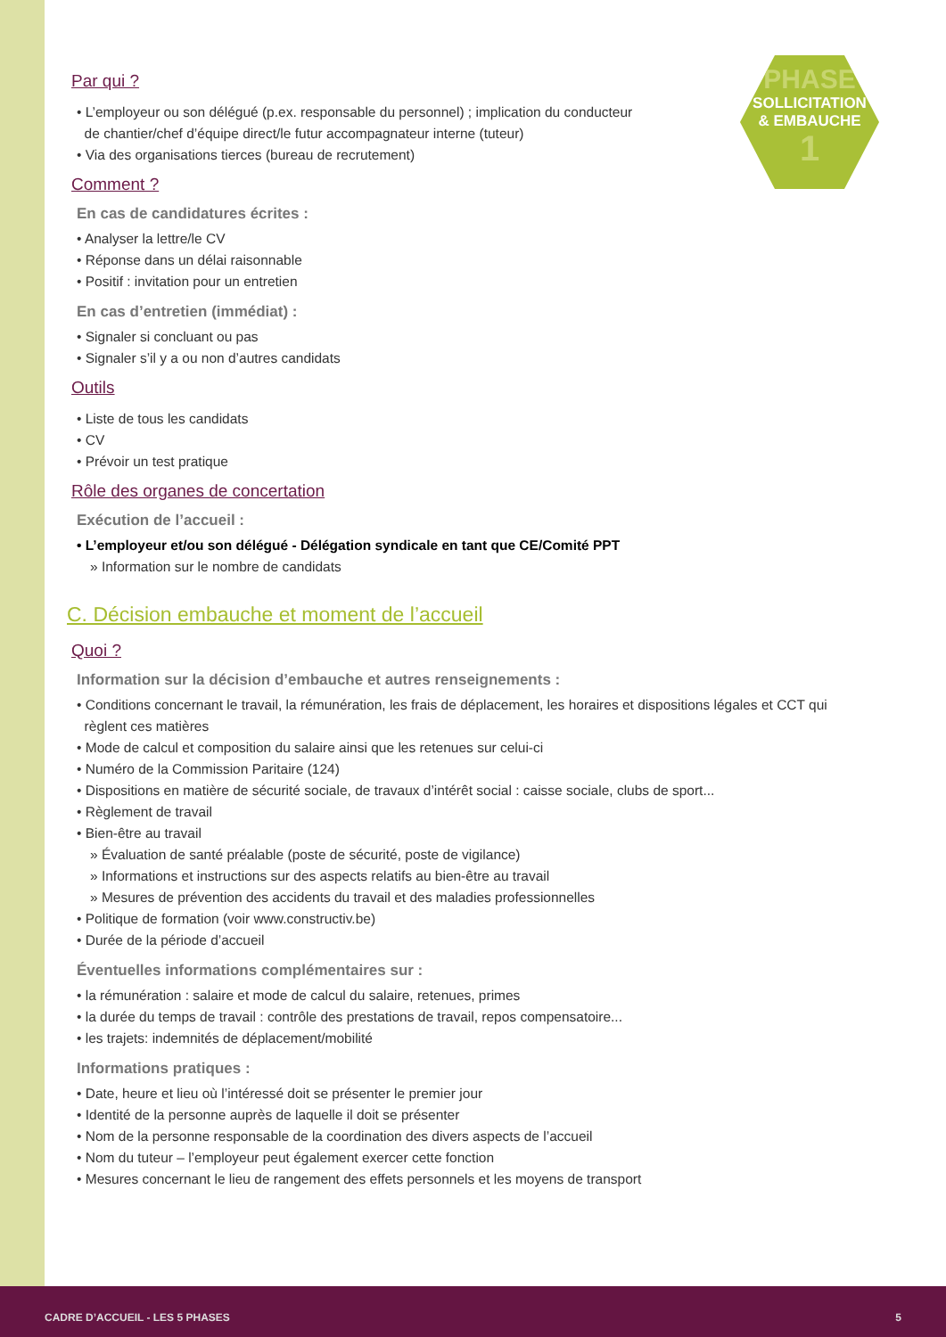PHASE
SOLLICITATION
& EMBAUCHE
1
Par qui ?
• L’employeur ou son délégué (p.ex. responsable du personnel) ; implication du conducteur
de chantier/chef d’équipe direct/le futur accompagnateur interne (tuteur)
• Via des organisations tierces (bureau de recrutement)
Comment ?
En cas de candidatures écrites :
• Analyser la lettre/le CV
• Réponse dans un délai raisonnable
• Positif : invitation pour un entretien
En cas d’entretien (immédiat) :
• Signaler si concluant ou pas
• Signaler s’il y a ou non d’autres candidats
Outils
• Liste de tous les candidats
• CV
• Prévoir un test pratique
Rôle des organes de concertation
Exécution de l’accueil :
• L’employeur et/ou son délégué - Délégation syndicale en tant que CE/Comité PPT
» Information sur le nombre de candidats
C. Décision embauche et moment de l’accueil
Quoi ?
Information sur la décision d’embauche et autres renseignements :
• Conditions concernant le travail, la rémunération, les frais de déplacement, les horaires et dispositions légales et CCT qui
règlent ces matières
• Mode de calcul et composition du salaire ainsi que les retenues sur celui-ci
• Numéro de la Commission Paritaire (124)
• Dispositions en matière de sécurité sociale, de travaux d’intérêt social : caisse sociale, clubs de sport...
• Règlement de travail
• Bien-être au travail
» Évaluation de santé préalable (poste de sécurité, poste de vigilance)
» Informations et instructions sur des aspects relatifs au bien-être au travail
» Mesures de prévention des accidents du travail et des maladies professionnelles
• Politique de formation (voir www.constructiv.be)
• Durée de la période d’accueil
Éventuelles informations complémentaires sur :
• la rémunération : salaire et mode de calcul du salaire, retenues, primes
• la durée du temps de travail : contrôle des prestations de travail, repos compensatoire...
• les trajets: indemnités de déplacement/mobilité
Informations pratiques :
• Date, heure et lieu où l’intéressé doit se présenter le premier jour
• Identité de la personne auprès de laquelle il doit se présenter
• Nom de la personne responsable de la coordination des divers aspects de l’accueil
• Nom du tuteur – l’employeur peut également exercer cette fonction
• Mesures concernant le lieu de rangement des effets personnels et les moyens de transport
CADRE D’ACCUEIL - LES 5 PHASES 5